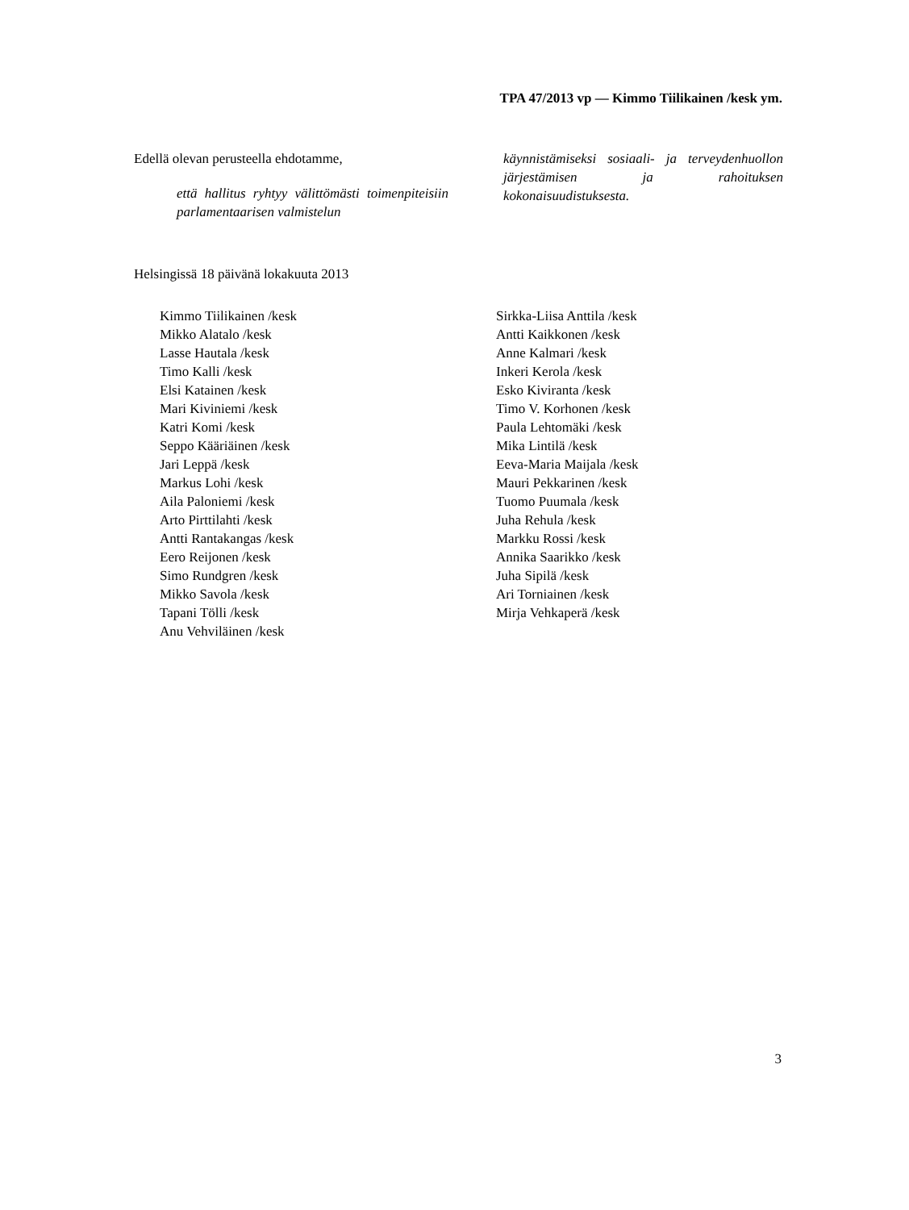TPA 47/2013 vp — Kimmo Tiilikainen /kesk ym.
Edellä olevan perusteella ehdotamme,
että hallitus ryhtyy välittömästi toimenpiteisiin parlamentaarisen valmistelun
käynnistämiseksi sosiaali- ja terveydenhuollon järjestämisen ja rahoituksen kokonaisuudistuksesta.
Helsingissä 18 päivänä lokakuuta 2013
Kimmo Tiilikainen /kesk
Mikko Alatalo /kesk
Lasse Hautala /kesk
Timo Kalli /kesk
Elsi Katainen /kesk
Mari Kiviniemi /kesk
Katri Komi /kesk
Seppo Kääriäinen /kesk
Jari Leppä /kesk
Markus Lohi /kesk
Aila Paloniemi /kesk
Arto Pirttilahti /kesk
Antti Rantakangas /kesk
Eero Reijonen /kesk
Simo Rundgren /kesk
Mikko Savola /kesk
Tapani Tölli /kesk
Anu Vehviläinen /kesk
Sirkka-Liisa Anttila /kesk
Antti Kaikkonen /kesk
Anne Kalmari /kesk
Inkeri Kerola /kesk
Esko Kiviranta /kesk
Timo V. Korhonen /kesk
Paula Lehtomäki /kesk
Mika Lintilä /kesk
Eeva-Maria Maijala /kesk
Mauri Pekkarinen /kesk
Tuomo Puumala /kesk
Juha Rehula /kesk
Markku Rossi /kesk
Annika Saarikko /kesk
Juha Sipilä /kesk
Ari Torniainen /kesk
Mirja Vehkaperä /kesk
3